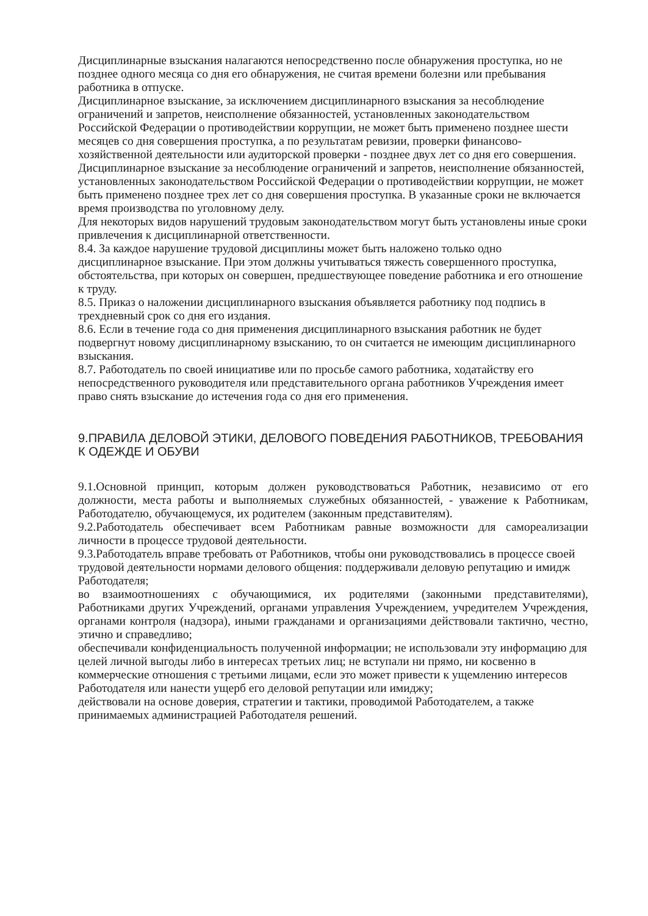Дисциплинарные взыскания налагаются непосредственно после обнаружения проступка, но не позднее одного месяца со дня его обнаружения, не считая времени болезни или пребывания работника в отпуске.
Дисциплинарное взыскание, за исключением дисциплинарного взыскания за несоблюдение ограничений и запретов, неисполнение обязанностей, установленных законодательством Российской Федерации о противодействии коррупции, не может быть применено позднее шести месяцев со дня совершения проступка, а по результатам ревизии, проверки финансово-хозяйственной деятельности или аудиторской проверки - позднее двух лет со дня его совершения.
Дисциплинарное взыскание за несоблюдение ограничений и запретов, неисполнение обязанностей, установленных законодательством Российской Федерации о противодействии коррупции, не может быть применено позднее трех лет со дня совершения проступка. В указанные сроки не включается время производства по уголовному делу.
Для некоторых видов нарушений трудовым законодательством могут быть установлены иные сроки привлечения к дисциплинарной ответственности.
8.4. За каждое нарушение трудовой дисциплины может быть наложено только одно дисциплинарное взыскание. При этом должны учитываться тяжесть совершенного проступка, обстоятельства, при которых он совершен, предшествующее поведение работника и его отношение к труду.
8.5. Приказ о наложении дисциплинарного взыскания объявляется работнику под подпись в трехдневный срок со дня его издания.
8.6. Если в течение года со дня применения дисциплинарного взыскания работник не будет подвергнут новому дисциплинарному взысканию, то он считается не имеющим дисциплинарного взыскания.
8.7. Работодатель по своей инициативе или по просьбе самого работника, ходатайству его непосредственного руководителя или представительного органа работников Учреждения имеет право снять взыскание до истечения года со дня его применения.
9.ПРАВИЛА ДЕЛОВОЙ ЭТИКИ, ДЕЛОВОГО ПОВЕДЕНИЯ РАБОТНИКОВ, ТРЕБОВАНИЯ К ОДЕЖДЕ И ОБУВИ
9.1.Основной принцип, которым должен руководствоваться Работник, независимо от его должности, места работы и выполняемых служебных обязанностей, - уважение к Работникам, Работодателю, обучающемуся, их родителем (законным представителям).
9.2.Работодатель обеспечивает всем Работникам равные возможности для самореализации личности в процессе трудовой деятельности.
9.3.Работодатель вправе требовать от Работников, чтобы они руководствовались в процессе своей трудовой деятельности нормами делового общения: поддерживали деловую репутацию и имидж Работодателя;
во взаимоотношениях с обучающимися, их родителями (законными представителями), Работниками других Учреждений, органами управления Учреждением, учредителем Учреждения, органами контроля (надзора), иными гражданами и организациями действовали тактично, честно, этично и справедливо;
обеспечивали конфиденциальность полученной информации; не использовали эту информацию для целей личной выгоды либо в интересах третьих лиц; не вступали ни прямо, ни косвенно в коммерческие отношения с третьими лицами, если это может привести к ущемлению интересов Работодателя или нанести ущерб его деловой репутации или имиджу;
действовали на основе доверия, стратегии и тактики, проводимой Работодателем, а также принимаемых администрацией Работодателя решений.